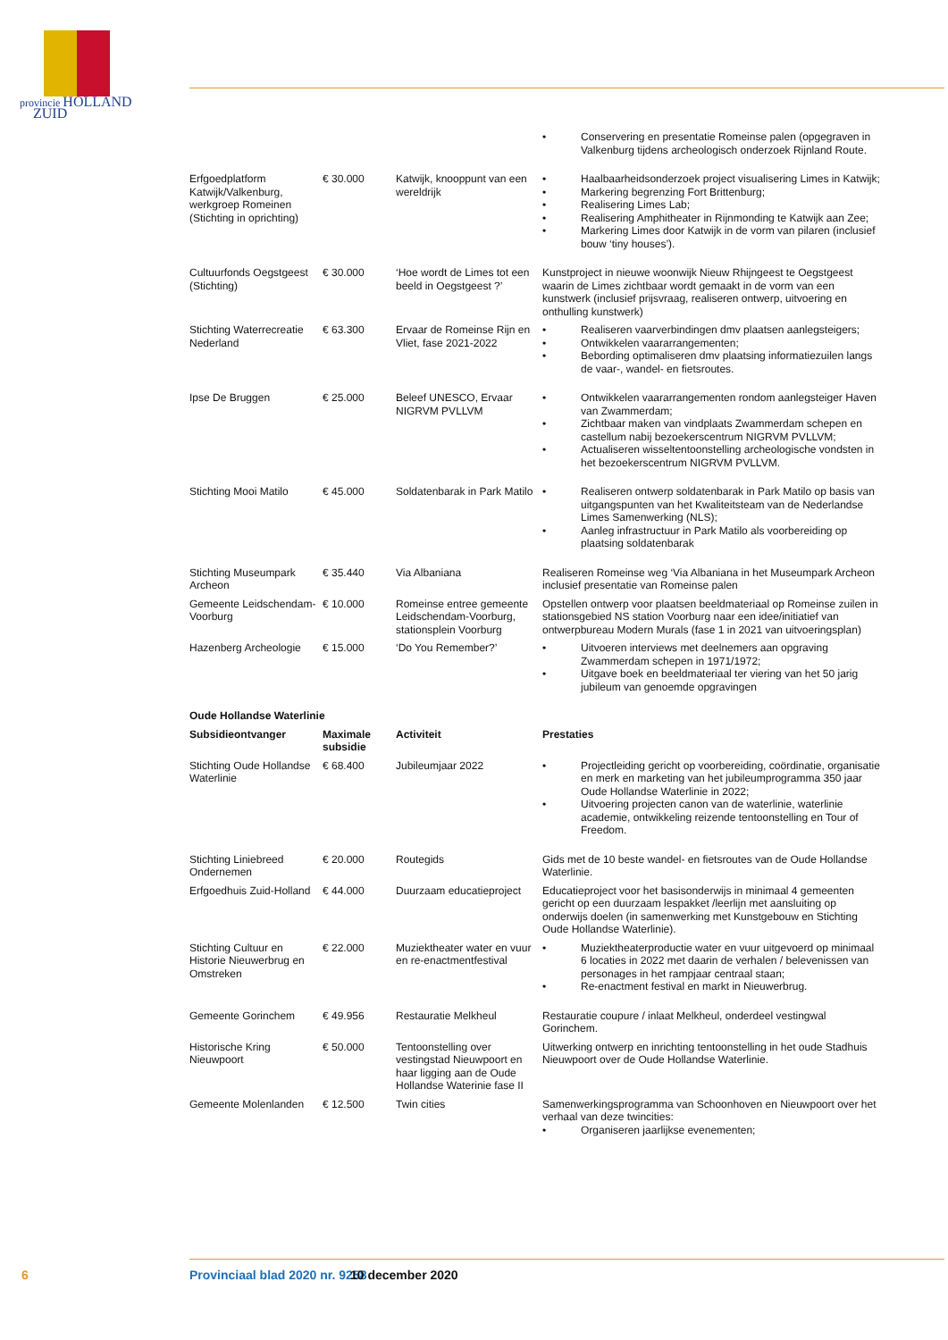provincie HOLLAND
ZUID
| | | | • Conservering en presentatie Romeinse palen (opgegraven in Valkenburg tijdens archeologisch onderzoek Rijnland Route. |
| Erfgoedplatform Katwijk/Valkenburg, werkgroep Romeinen (Stichting in oprichting) | € 30.000 | Katwijk, knooppunt van een wereldrijk | • Haalbaarheidsonderzoek project visualisering Limes in Katwijk; • Markering begrenzing Fort Brittenburg; • Realisering Limes Lab; • Realisering Amphitheater in Rijnmonding te Katwijk aan Zee; • Markering Limes door Katwijk in de vorm van pilaren (inclusief bouw ‘tiny houses’). |
| Cultuurfonds Oegstgeest (Stichting) | € 30.000 | ‘Hoe wordt de Limes tot een beeld in Oegstgeest ?’ | Kunstproject in nieuwe woonwijk Nieuw Rhijngeest te Oegstgeest waarin de Limes zichtbaar wordt gemaakt in de vorm van een kunstwerk (inclusief prijsvraag, realiseren ontwerp, uitvoering en onthulling kunstwerk) |
| Stichting Waterrecreatie Nederland | € 63.300 | Ervaar de Romeinse Rijn en Vliet, fase 2021-2022 | • Realiseren vaarverbindingen dmv plaatsen aanlegsteigers; • Ontwikkelen vaararrangementen; • Bebording optimaliseren dmv plaatsing informatiezuilen langs de vaar-, wandel- en fietsroutes. |
| Ipse De Bruggen | € 25.000 | Beleef UNESCO, Ervaar NIGRVM PVLLVM | • Ontwikkelen vaararrangementen rondom aanlegsteiger Haven van Zwammerdam; • Zichtbaar maken van vindplaats Zwammerdam schepen en castellum nabij bezoekerscentrum NIGRVM PVLLVM; • Actualiseren wisseltentoonstelling archeologische vondsten in het bezoekerscentrum NIGRVM PVLLVM. |
| Stichting Mooi Matilo | € 45.000 | Soldatenbarak in Park Matilo | • Realiseren ontwerp soldatenbarak in Park Matilo op basis van uitgangspunten van het Kwaliteitsteam van de Nederlandse Limes Samenwerking (NLS); • Aanleg infrastructuur in Park Matilo als voorbereiding op plaatsing soldatenbarak |
| Stichting Museumpark Archeon | € 35.440 | Via Albaniana | Realiseren Romeinse weg ‘Via Albaniana in het Museumpark Archeon inclusief presentatie van Romeinse palen |
| Gemeente Leidschendam-Voorburg | € 10.000 | Romeinse entree gemeente Leidschendam-Voorburg, stationsplein Voorburg | Opstellen ontwerp voor plaatsen beeldmateriaal op Romeinse zuilen in stationsgebied NS station Voorburg naar een idee/initiatief van ontwerpbureau Modern Murals (fase 1 in 2021 van uitvoeringsplan) |
| Hazenberg Archeologie | € 15.000 | ‘Do You Remember?’ | • Uitvoeren interviews met deelnemers aan opgraving Zwammerdam schepen in 1971/1972; • Uitgave boek en beeldmateriaal ter viering van het 50 jarig jubileum van genoemde opgravingen |
| Oude Hollandse Waterlinie | | | |
| Subsidieontvanger | Maximale subsidie | Activiteit | Prestaties |
| Stichting Oude Hollandse Waterlinie | € 68.400 | Jubileumjaar 2022 | • Projectleiding gericht op voorbereiding, coördinatie, organisatie en merk en marketing van het jubileumprogramma 350 jaar Oude Hollandse Waterlinie in 2022; • Uitvoering projecten canon van de waterlinie, waterlinie academie, ontwikkeling reizende tentoonstelling en Tour of Freedom. |
| Stichting Liniebreed Ondernemen | € 20.000 | Routegids | Gids met de 10 beste wandel- en fietsroutes van de Oude Hollandse Waterlinie. |
| Erfgoedhuis Zuid-Holland | € 44.000 | Duurzaam educatieproject | Educatieproject voor het basisonderwijs in minimaal 4 gemeenten gericht op een duurzaam lespakket /leerlijn met aansluiting op onderwijs doelen (in samenwerking met Kunstgebouw en Stichting Oude Hollandse Waterlinie). |
| Stichting Cultuur en Historie Nieuwerbrug en Omstreken | € 22.000 | Muziektheater water en vuur en re-enactmentfestival | • Muziektheaterproductie water en vuur uitgevoerd op minimaal 6 locaties in 2022 met daarin de verhalen / belevenissen van personages in het rampjaar centraal staan; • Re-enactment festival en markt in Nieuwerbrug. |
| Gemeente Gorinchem | € 49.956 | Restauratie Melkheul | Restauratie coupure / inlaat Melkheul, onderdeel vestingwal Gorinchem. |
| Historische Kring Nieuwpoort | € 50.000 | Tentoonstelling over vestingstad Nieuwpoort en haar ligging aan de Oude Hollandse Waterinie fase II | Uitwerking ontwerp en inrichting tentoonstelling in het oude Stadhuis Nieuwpoort over de Oude Hollandse Waterlinie. |
| Gemeente Molenlanden | € 12.500 | Twin cities | Samenwerkingsprogramma van Schoonhoven en Nieuwpoort over het verhaal van deze twincities: • Organiseren jaarlijkse evenementen; |
6 Provinciaal blad 2020 nr. 9258 10 december 2020